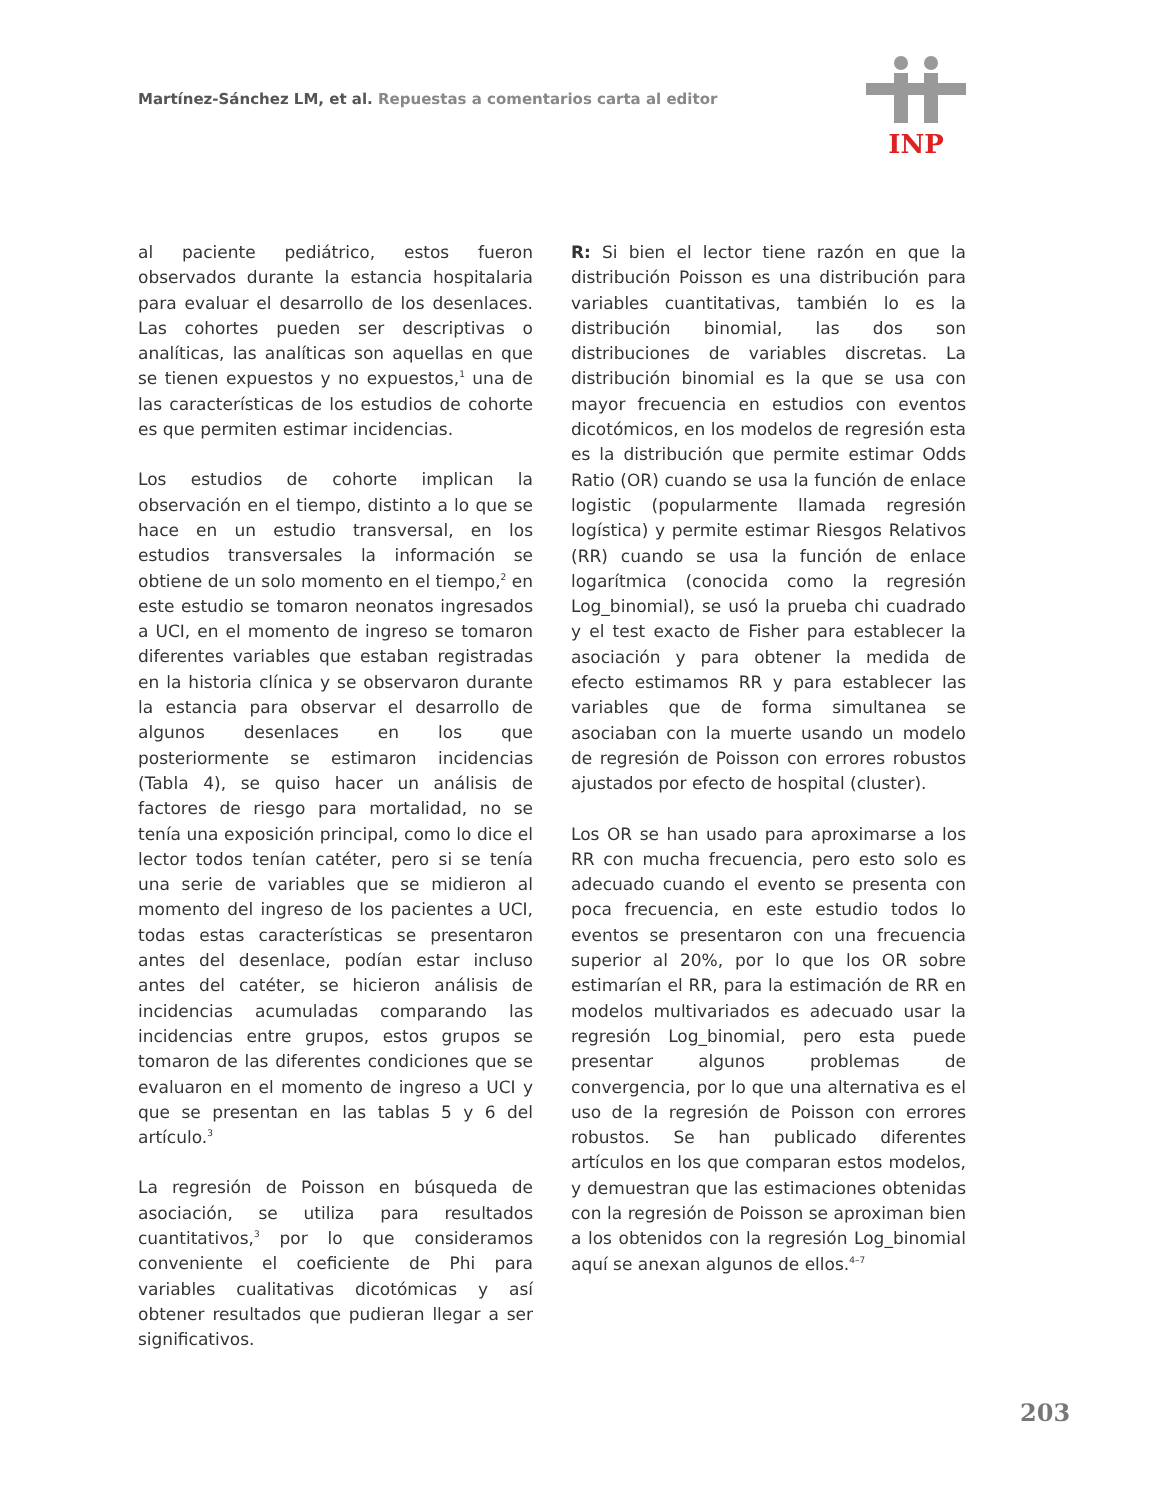Martínez-Sánchez LM, et al. Repuestas a comentarios carta al editor
INP
al paciente pediátrico, estos fueron observados durante la estancia hospitalaria para evaluar el desarrollo de los desenlaces. Las cohortes pueden ser descriptivas o analíticas, las analíticas son aquellas en que se tienen expuestos y no expuestos,<sup>1</sup> una de las características de los estudios de cohorte es que permiten estimar incidencias.
Los estudios de cohorte implican la observación en el tiempo, distinto a lo que se hace en un estudio transversal, en los estudios transversales la información se obtiene de un solo momento en el tiempo,<sup>2</sup> en este estudio se tomaron neonatos ingresados a UCI, en el momento de ingreso se tomaron diferentes variables que estaban registradas en la historia clínica y se observaron durante la estancia para observar el desarrollo de algunos desenlaces en los que posteriormente se estimaron incidencias (Tabla 4), se quiso hacer un análisis de factores de riesgo para mortalidad, no se tenía una exposición principal, como lo dice el lector todos tenían catéter, pero si se tenía una serie de variables que se midieron al momento del ingreso de los pacientes a UCI, todas estas características se presentaron antes del desenlace, podían estar incluso antes del catéter, se hicieron análisis de incidencias acumuladas comparando las incidencias entre grupos, estos grupos se tomaron de las diferentes condiciones que se evaluaron en el momento de ingreso a UCI y que se presentan en las tablas 5 y 6 del artículo.<sup>3</sup>
La regresión de Poisson en búsqueda de asociación, se utiliza para resultados cuantitativos,<sup>3</sup> por lo que consideramos conveniente el coeficiente de Phi para variables cualitativas dicotómicas y así obtener resultados que pudieran llegar a ser significativos.
R: Si bien el lector tiene razón en que la distribución Poisson es una distribución para variables cuantitativas, también lo es la distribución binomial, las dos son distribuciones de variables discretas. La distribución binomial es la que se usa con mayor frecuencia en estudios con eventos dicotómicos, en los modelos de regresión esta es la distribución que permite estimar Odds Ratio (OR) cuando se usa la función de enlace logistic (popularmente llamada regresión logística) y permite estimar Riesgos Relativos (RR) cuando se usa la función de enlace logarítmica (conocida como la regresión Log_binomial), se usó la prueba chi cuadrado y el test exacto de Fisher para establecer la asociación y para obtener la medida de efecto estimamos RR y para establecer las variables que de forma simultanea se asociaban con la muerte usando un modelo de regresión de Poisson con errores robustos ajustados por efecto de hospital (cluster).
Los OR se han usado para aproximarse a los RR con mucha frecuencia, pero esto solo es adecuado cuando el evento se presenta con poca frecuencia, en este estudio todos lo eventos se presentaron con una frecuencia superior al 20%, por lo que los OR sobre estimarían el RR, para la estimación de RR en modelos multivariados es adecuado usar la regresión Log_binomial, pero esta puede presentar algunos problemas de convergencia, por lo que una alternativa es el uso de la regresión de Poisson con errores robustos. Se han publicado diferentes artículos en los que comparan estos modelos, y demuestran que las estimaciones obtenidas con la regresión de Poisson se aproximan bien a los obtenidos con la regresión Log_binomial aquí se anexan algunos de ellos.<sup>4–7</sup>
203